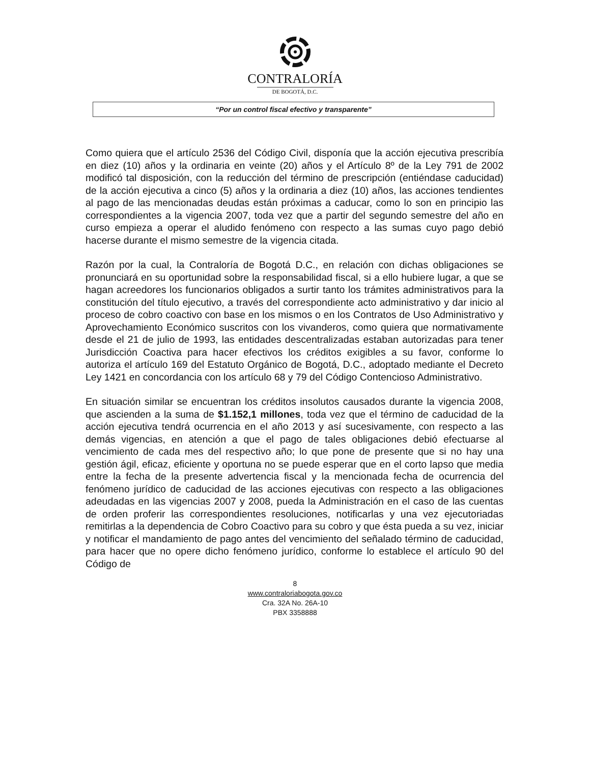CONTRALORÍA
DE BOGOTÁ, D.C.
“Por un control fiscal efectivo y transparente”
Como quiera que el artículo 2536 del Código Civil, disponía que la acción ejecutiva prescribía en diez (10) años y la ordinaria en veinte (20) años y el Artículo 8º de la Ley 791 de 2002 modificó tal disposición, con la reducción del término de prescripción (entiéndase caducidad) de la acción ejecutiva a cinco (5) años y la ordinaria a diez (10) años, las acciones tendientes al pago de las mencionadas deudas están próximas a caducar, como lo son en principio las correspondientes a la vigencia 2007, toda vez que a partir del segundo semestre del año en curso empieza a operar el aludido fenómeno con respecto a las sumas cuyo pago debió hacerse durante el mismo semestre de la vigencia citada.
Razón por la cual, la Contraloría de Bogotá D.C., en relación con dichas obligaciones se pronunciará en su oportunidad sobre la responsabilidad fiscal, si a ello hubiere lugar, a que se hagan acreedores los funcionarios obligados a surtir tanto los trámites administrativos para la constitución del título ejecutivo, a través del correspondiente acto administrativo y dar inicio al proceso de cobro coactivo con base en los mismos o en los Contratos de Uso Administrativo y Aprovechamiento Económico suscritos con los vivanderos, como quiera que normativamente desde el 21 de julio de 1993, las entidades descentralizadas estaban autorizadas para tener Jurisdicción Coactiva para hacer efectivos los créditos exigibles a su favor, conforme lo autoriza el artículo 169 del Estatuto Orgánico de Bogotá, D.C., adoptado mediante el Decreto Ley 1421 en concordancia con los artículo 68 y 79 del Código Contencioso Administrativo.
En situación similar se encuentran los créditos insolutos causados durante la vigencia 2008, que ascienden a la suma de $1.152,1 millones, toda vez que el término de caducidad de la acción ejecutiva tendrá ocurrencia en el año 2013 y así sucesivamente, con respecto a las demás vigencias, en atención a que el pago de tales obligaciones debió efectuarse al vencimiento de cada mes del respectivo año; lo que pone de presente que si no hay una gestión ágil, eficaz, eficiente y oportuna no se puede esperar que en el corto lapso que media entre la fecha de la presente advertencia fiscal y la mencionada fecha de ocurrencia del fenómeno jurídico de caducidad de las acciones ejecutivas con respecto a las obligaciones adeudadas en las vigencias 2007 y 2008, pueda la Administración en el caso de las cuentas de orden proferir las correspondientes resoluciones, notificarlas y una vez ejecutoriadas remitirlas a la dependencia de Cobro Coactivo para su cobro y que ésta pueda a su vez, iniciar y notificar el mandamiento de pago antes del vencimiento del señalado término de caducidad, para hacer que no opere dicho fenómeno jurídico, conforme lo establece el artículo 90 del Código de
8
www.contraloriabogota.gov.co
Cra. 32A No. 26A-10
PBX 3358888